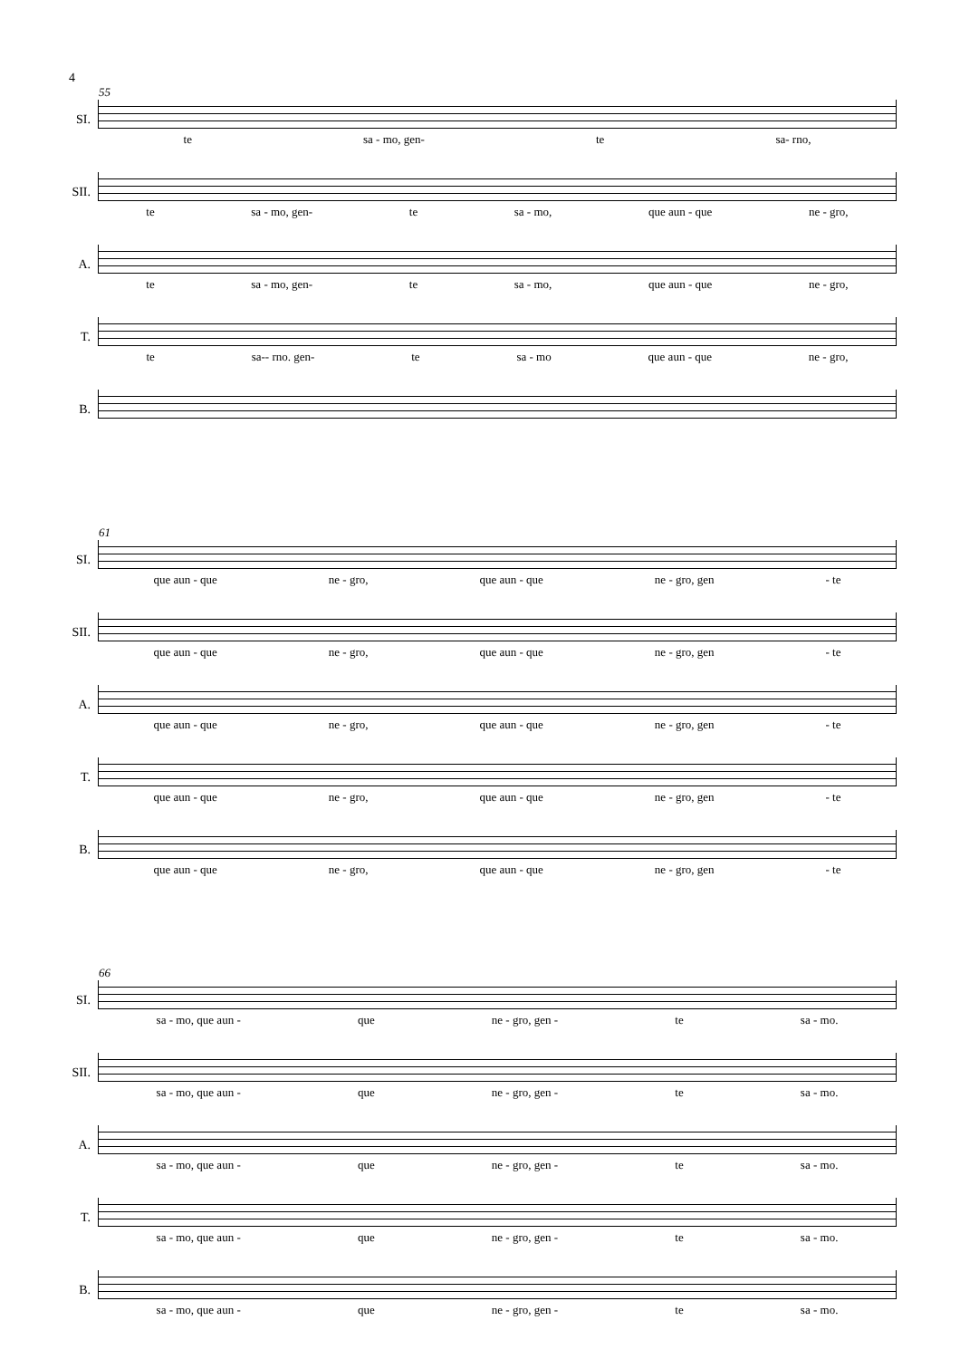4
55
SI.
te sa - mo, gen- te sa- rno,
SII.
te sa - mo, gen- te sa - mo, que aun - que ne - gro,
A.
te sa - mo, gen- te sa - mo, que aun - que ne - gro,
T.
te sa-- rno. gen- te sa - mo que aun - que ne - gro,
B.
61
SI.
que aun - que ne - gro, que aun - que ne - gro, gen - te
SII.
que aun - que ne - gro, que aun - que ne - gro, gen - te
A.
que aun - que ne - gro, que aun - que ne - gro, gen - te
T.
que aun - que ne - gro, que aun - que ne - gro, gen - te
B.
que aun - que ne - gro, que aun - que ne - gro, gen - te
66
SI.
sa - mo, que aun - que ne - gro, gen - te sa - mo.
SII.
sa - mo, que aun - que ne - gro, gen - te sa - mo.
A.
sa - mo, que aun - que ne - gro, gen - te sa - mo.
T.
sa - mo, que aun - que ne - gro, gen - te sa - mo.
B.
sa - mo, que aun - que ne - gro, gen - te sa - mo.